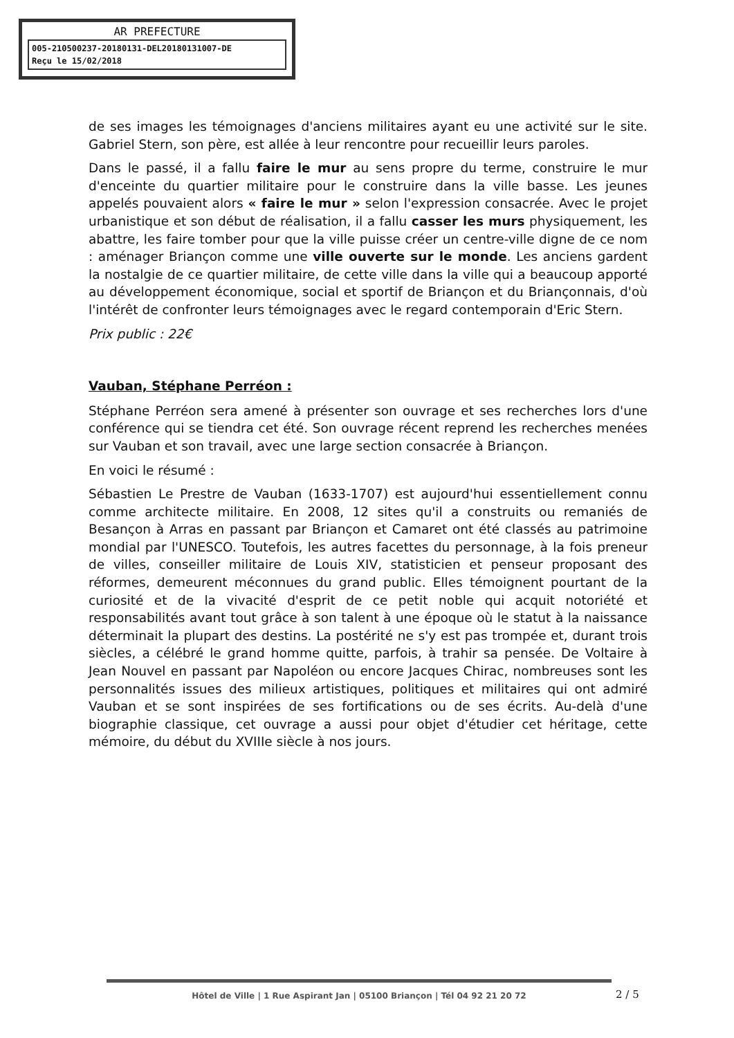AR PREFECTURE
005-210500237-20180131-DEL20180131007-DE
Reçu le 15/02/2018
de ses images les témoignages d'anciens militaires ayant eu une activité sur le site. Gabriel Stern, son père, est allée à leur rencontre pour recueillir leurs paroles.
Dans le passé, il a fallu faire le mur au sens propre du terme, construire le mur d'enceinte du quartier militaire pour le construire dans la ville basse. Les jeunes appelés pouvaient alors « faire le mur » selon l'expression consacrée. Avec le projet urbanistique et son début de réalisation, il a fallu casser les murs physiquement, les abattre, les faire tomber pour que la ville puisse créer un centre-ville digne de ce nom : aménager Briançon comme une ville ouverte sur le monde. Les anciens gardent la nostalgie de ce quartier militaire, de cette ville dans la ville qui a beaucoup apporté au développement économique, social et sportif de Briançon et du Briançonnais, d'où l'intérêt de confronter leurs témoignages avec le regard contemporain d'Eric Stern.
Prix public : 22€
Vauban, Stéphane Perréon :
Stéphane Perréon sera amené à présenter son ouvrage et ses recherches lors d'une conférence qui se tiendra cet été. Son ouvrage récent reprend les recherches menées sur Vauban et son travail, avec une large section consacrée à Briançon.
En voici le résumé :
Sébastien Le Prestre de Vauban (1633-1707) est aujourd'hui essentiellement connu comme architecte militaire. En 2008, 12 sites qu'il a construits ou remaniés de Besançon à Arras en passant par Briançon et Camaret ont été classés au patrimoine mondial par l'UNESCO. Toutefois, les autres facettes du personnage, à la fois preneur de villes, conseiller militaire de Louis XIV, statisticien et penseur proposant des réformes, demeurent méconnues du grand public. Elles témoignent pourtant de la curiosité et de la vivacité d'esprit de ce petit noble qui acquit notoriété et responsabilités avant tout grâce à son talent à une époque où le statut à la naissance déterminait la plupart des destins. La postérité ne s'y est pas trompée et, durant trois siècles, a célébré le grand homme quitte, parfois, à trahir sa pensée. De Voltaire à Jean Nouvel en passant par Napoléon ou encore Jacques Chirac, nombreuses sont les personnalités issues des milieux artistiques, politiques et militaires qui ont admiré Vauban et se sont inspirées de ses fortifications ou de ses écrits. Au-delà d'une biographie classique, cet ouvrage a aussi pour objet d'étudier cet héritage, cette mémoire, du début du XVIIIe siècle à nos jours.
Hôtel de Ville | 1 Rue Aspirant Jan | 05100 Briançon | Tél 04 92 21 20 72
2 / 5